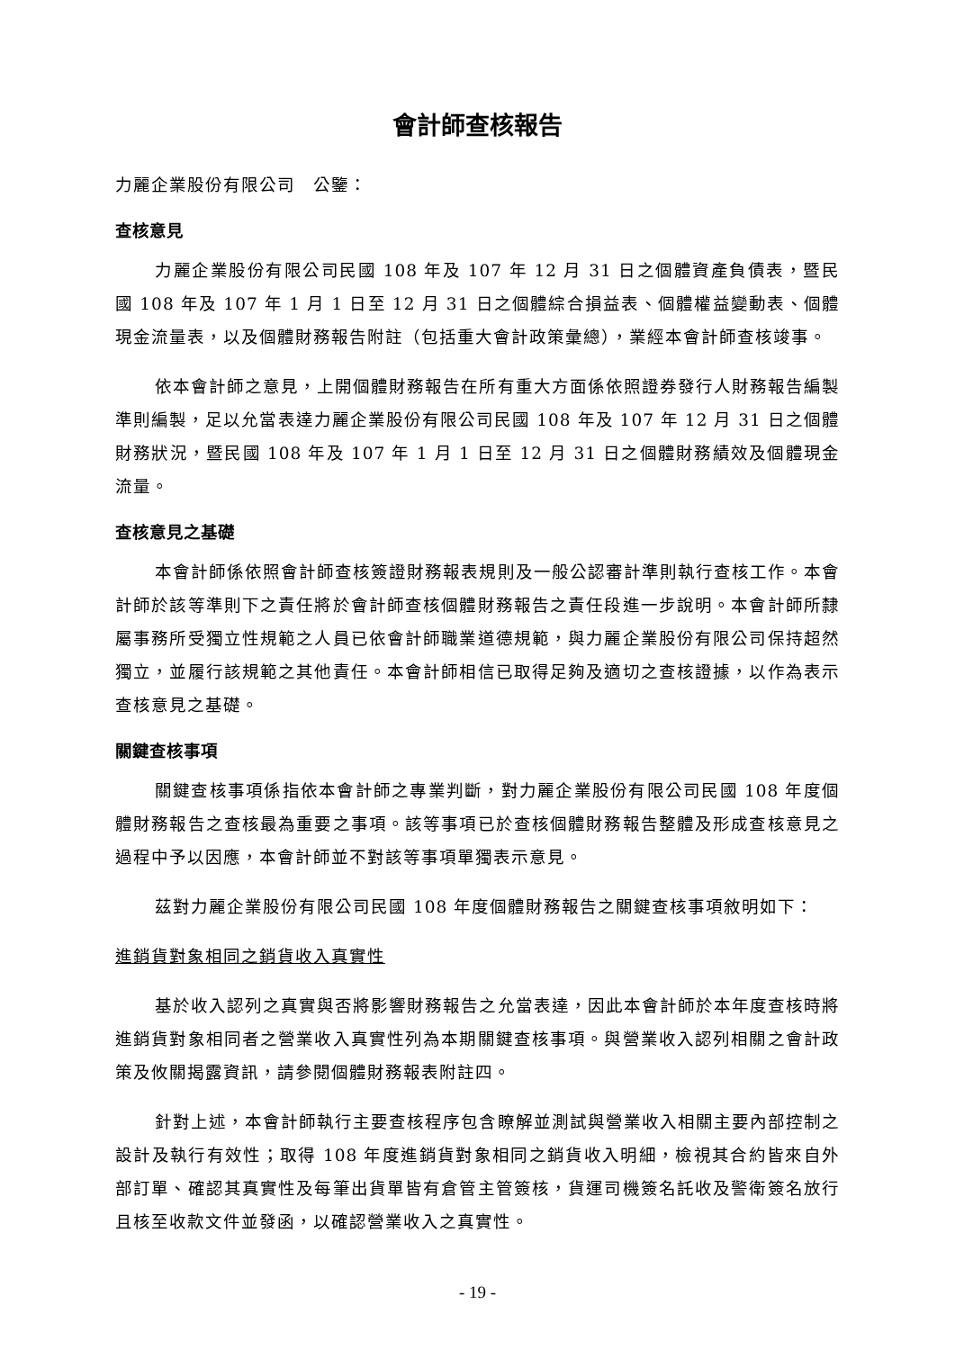會計師查核報告
力麗企業股份有限公司　公鑒：
查核意見
力麗企業股份有限公司民國 108 年及 107 年 12 月 31 日之個體資產負債表，暨民國 108 年及 107 年 1 月 1 日至 12 月 31 日之個體綜合損益表、個體權益變動表、個體現金流量表，以及個體財務報告附註（包括重大會計政策彙總），業經本會計師查核竣事。
依本會計師之意見，上開個體財務報告在所有重大方面係依照證券發行人財務報告編製準則編製，足以允當表達力麗企業股份有限公司民國 108 年及 107 年 12 月 31 日之個體財務狀況，暨民國 108 年及 107 年 1 月 1 日至 12 月 31 日之個體財務績效及個體現金流量。
查核意見之基礎
本會計師係依照會計師查核簽證財務報表規則及一般公認審計準則執行查核工作。本會計師於該等準則下之責任將於會計師查核個體財務報告之責任段進一步說明。本會計師所隸屬事務所受獨立性規範之人員已依會計師職業道德規範，與力麗企業股份有限公司保持超然獨立，並履行該規範之其他責任。本會計師相信已取得足夠及適切之查核證據，以作為表示查核意見之基礎。
關鍵查核事項
關鍵查核事項係指依本會計師之專業判斷，對力麗企業股份有限公司民國 108 年度個體財務報告之查核最為重要之事項。該等事項已於查核個體財務報告整體及形成查核意見之過程中予以因應，本會計師並不對該等事項單獨表示意見。
茲對力麗企業股份有限公司民國 108 年度個體財務報告之關鍵查核事項敘明如下：
進銷貨對象相同之銷貨收入真實性
基於收入認列之真實與否將影響財務報告之允當表達，因此本會計師於本年度查核時將進銷貨對象相同者之營業收入真實性列為本期關鍵查核事項。與營業收入認列相關之會計政策及攸關揭露資訊，請參閱個體財務報表附註四。
針對上述，本會計師執行主要查核程序包含瞭解並測試與營業收入相關主要內部控制之設計及執行有效性；取得 108 年度進銷貨對象相同之銷貨收入明細，檢視其合約皆來自外部訂單、確認其真實性及每筆出貨單皆有倉管主管簽核，貨運司機簽名託收及警衛簽名放行且核至收款文件並發函，以確認營業收入之真實性。
- 19 -